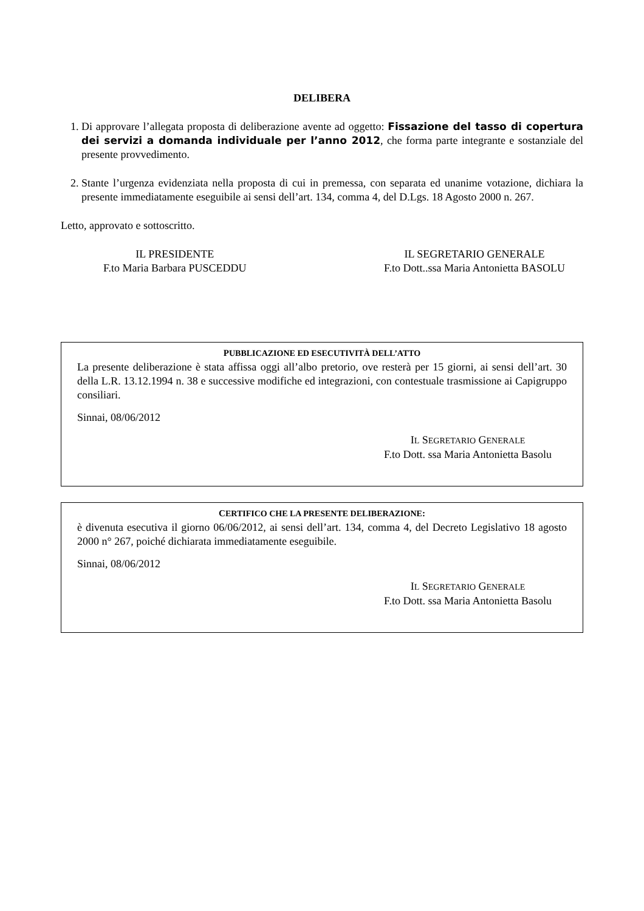DELIBERA
1. Di approvare l’allegata proposta di deliberazione avente ad oggetto: Fissazione del tasso di copertura dei servizi a domanda individuale per l’anno 2012, che forma parte integrante e sostanziale del presente provvedimento.
2. Stante l’urgenza evidenziata nella proposta di cui in premessa, con separata ed unanime votazione, dichiara la presente immediatamente eseguibile ai sensi dell’art. 134, comma 4, del D.Lgs. 18 Agosto 2000 n. 267.
Letto, approvato e sottoscritto.
IL PRESIDENTE
F.to Maria Barbara PUSCEDDU
IL SEGRETARIO GENERALE
F.to Dott..ssa Maria Antonietta BASOLU
PUBBLICAZIONE ED ESECUTIVITÀ DELL’ATTO
La presente deliberazione è stata affissa oggi all’albo pretorio, ove resterà per 15 giorni, ai sensi dell’art. 30 della L.R. 13.12.1994 n. 38 e successive modifiche ed integrazioni, con contestuale trasmissione ai Capigruppo consiliari.
Sinnai, 08/06/2012
IL SEGRETARIO GENERALE
F.to Dott. ssa Maria Antonietta Basolu
CERTIFICO CHE LA PRESENTE DELIBERAZIONE:
è divenuta esecutiva il giorno 06/06/2012, ai sensi dell’art. 134, comma 4, del Decreto Legislativo 18 agosto 2000 n° 267, poiché dichiarata immediatamente eseguibile.
Sinnai, 08/06/2012
IL SEGRETARIO GENERALE
F.to Dott. ssa Maria Antonietta Basolu